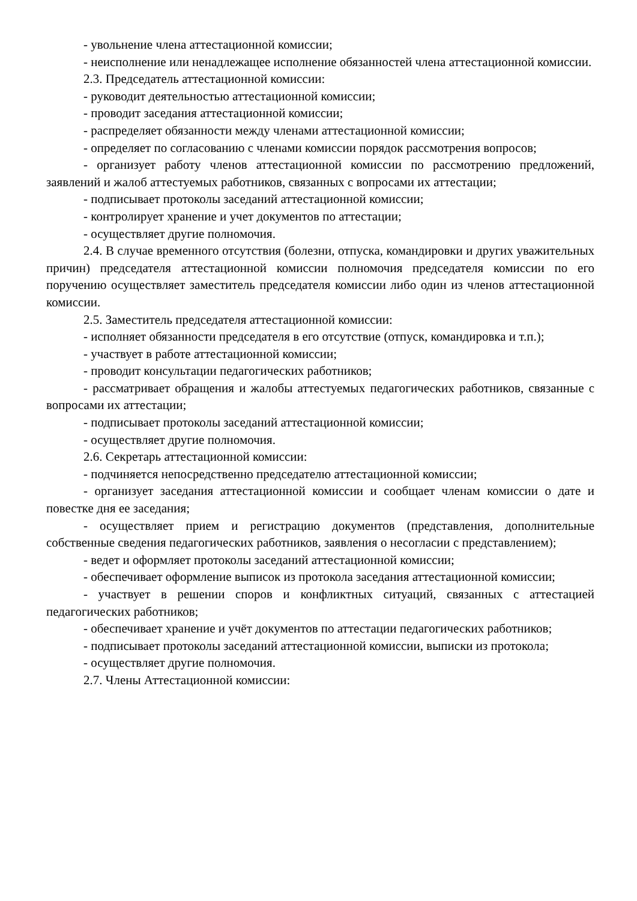- увольнение члена аттестационной комиссии;
- неисполнение или ненадлежащее исполнение обязанностей члена аттестационной комиссии.
2.3. Председатель аттестационной комиссии:
- руководит деятельностью аттестационной комиссии;
- проводит заседания аттестационной комиссии;
- распределяет обязанности между членами аттестационной комиссии;
- определяет по согласованию с членами комиссии порядок рассмотрения вопросов;
- организует работу членов аттестационной комиссии по рассмотрению предложений, заявлений и жалоб аттестуемых работников, связанных с вопросами их аттестации;
- подписывает протоколы заседаний аттестационной комиссии;
- контролирует хранение и учет документов по аттестации;
- осуществляет другие полномочия.
2.4. В случае временного отсутствия (болезни, отпуска, командировки и других уважительных причин) председателя аттестационной комиссии полномочия председателя комиссии по его поручению осуществляет заместитель председателя комиссии либо один из членов аттестационной комиссии.
2.5. Заместитель председателя аттестационной комиссии:
- исполняет обязанности председателя в его отсутствие (отпуск, командировка и т.п.);
- участвует в работе аттестационной комиссии;
- проводит консультации педагогических работников;
- рассматривает обращения и жалобы аттестуемых педагогических работников, связанные с вопросами их аттестации;
- подписывает протоколы заседаний аттестационной комиссии;
- осуществляет другие полномочия.
2.6. Секретарь аттестационной комиссии:
- подчиняется непосредственно председателю аттестационной комиссии;
- организует заседания аттестационной комиссии и сообщает членам комиссии о дате и повестке дня ее заседания;
- осуществляет прием и регистрацию документов (представления, дополнительные собственные сведения педагогических работников, заявления о несогласии с представлением);
- ведет и оформляет протоколы заседаний аттестационной комиссии;
- обеспечивает оформление выписок из протокола заседания аттестационной комиссии;
- участвует в решении споров и конфликтных ситуаций, связанных с аттестацией педагогических работников;
- обеспечивает хранение и учёт документов по аттестации педагогических работников;
- подписывает протоколы заседаний аттестационной комиссии, выписки из протокола;
- осуществляет другие полномочия.
2.7. Члены Аттестационной комиссии: